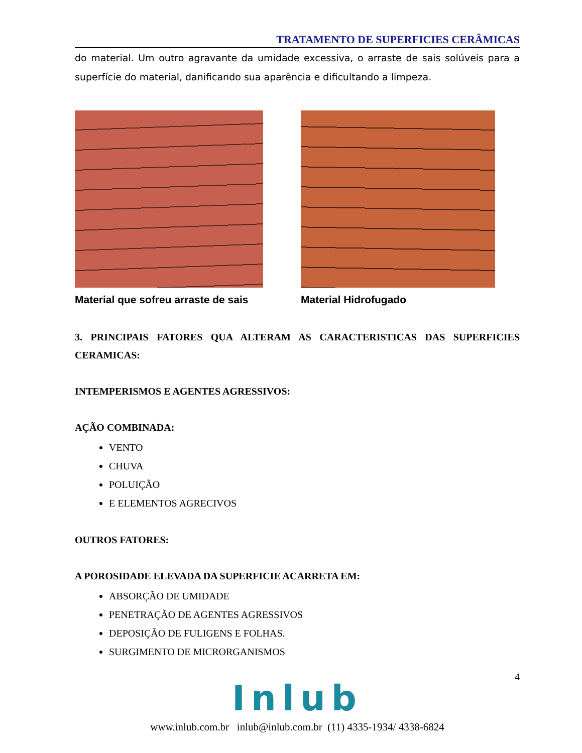TRATAMENTO DE SUPERFICIES CERÂMICAS
do material. Um outro agravante da umidade excessiva, o arraste de sais solúveis para a superfície do material, danificando sua aparência e dificultando a limpeza.
Material que sofreu arraste de sais
Material Hidrofugado
3. PRINCIPAIS FATORES QUA ALTERAM AS CARACTERISTICAS DAS SUPERFICIES CERAMICAS:
INTEMPERISMOS E AGENTES AGRESSIVOS:
AÇÃO COMBINADA:
VENTO
CHUVA
POLUIÇÃO
E ELEMENTOS AGRECIVOS
OUTROS FATORES:
A POROSIDADE ELEVADA DA SUPERFICIE ACARRETA EM:
ABSORÇÃO DE UMIDADE
PENETRAÇÃO DE AGENTES AGRESSIVOS
DEPOSIÇÃO DE FULIGENS E FOLHAS.
SURGIMENTO DE MICRORGANISMOS
4
Inlub
www.inlub.com.br inlub@inlub.com.br (11) 4335-1934/ 4338-6824